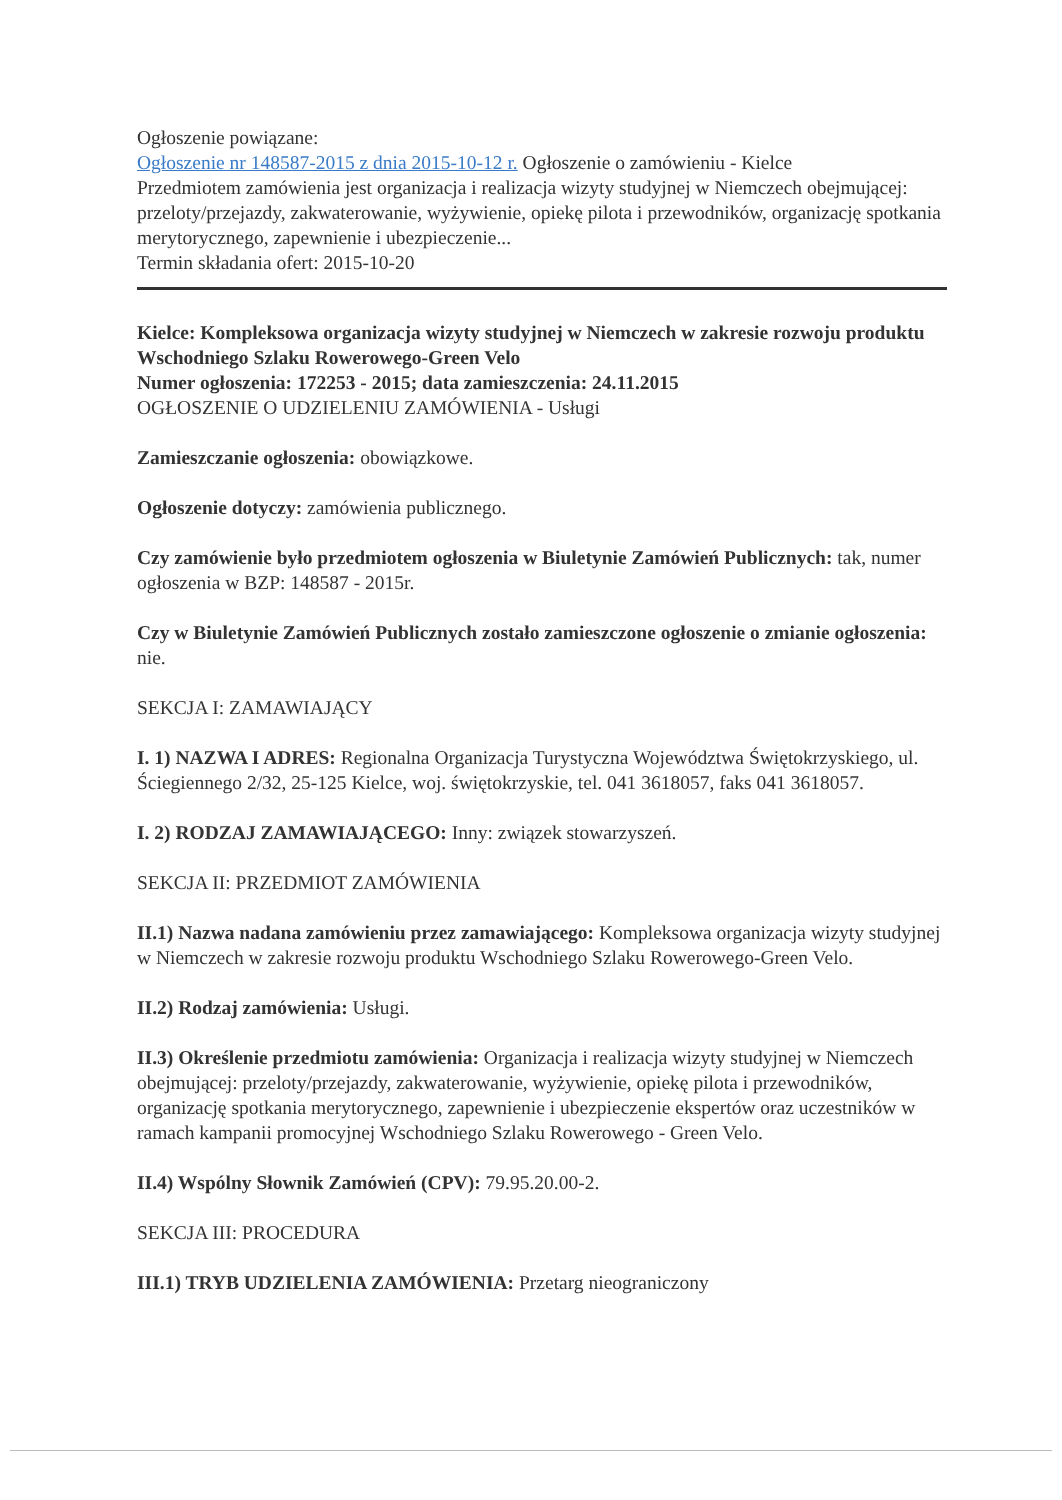Ogłoszenie powiązane:
Ogłoszenie nr 148587-2015 z dnia 2015-10-12 r. Ogłoszenie o zamówieniu - Kielce
Przedmiotem zamówienia jest organizacja i realizacja wizyty studyjnej w Niemczech obejmującej: przeloty/przejazdy, zakwaterowanie, wyżywienie, opiekę pilota i przewodników, organizację spotkania merytorycznego, zapewnienie i ubezpieczenie...
Termin składania ofert: 2015-10-20
Kielce: Kompleksowa organizacja wizyty studyjnej w Niemczech w zakresie rozwoju produktu Wschodniego Szlaku Rowerowego-Green Velo
Numer ogłoszenia: 172253 - 2015; data zamieszczenia: 24.11.2015
OGŁOSZENIE O UDZIELENIU ZAMÓWIENIA - Usługi
Zamieszczanie ogłoszenia: obowiązkowe.
Ogłoszenie dotyczy: zamówienia publicznego.
Czy zamówienie było przedmiotem ogłoszenia w Biuletynie Zamówień Publicznych: tak, numer ogłoszenia w BZP: 148587 - 2015r.
Czy w Biuletynie Zamówień Publicznych zostało zamieszczone ogłoszenie o zmianie ogłoszenia: nie.
SEKCJA I: ZAMAWIAJĄCY
I. 1) NAZWA I ADRES: Regionalna Organizacja Turystyczna Województwa Świętokrzyskiego, ul. Ściegiennego 2/32, 25-125 Kielce, woj. świętokrzyskie, tel. 041 3618057, faks 041 3618057.
I. 2) RODZAJ ZAMAWIAJĄCEGO: Inny: związek stowarzyszeń.
SEKCJA II: PRZEDMIOT ZAMÓWIENIA
II.1) Nazwa nadana zamówieniu przez zamawiającego: Kompleksowa organizacja wizyty studyjnej w Niemczech w zakresie rozwoju produktu Wschodniego Szlaku Rowerowego-Green Velo.
II.2) Rodzaj zamówienia: Usługi.
II.3) Określenie przedmiotu zamówienia: Organizacja i realizacja wizyty studyjnej w Niemczech obejmującej: przeloty/przejazdy, zakwaterowanie, wyżywienie, opiekę pilota i przewodników, organizację spotkania merytorycznego, zapewnienie i ubezpieczenie ekspertów oraz uczestników w ramach kampanii promocyjnej Wschodniego Szlaku Rowerowego - Green Velo.
II.4) Wspólny Słownik Zamówień (CPV): 79.95.20.00-2.
SEKCJA III: PROCEDURA
III.1) TRYB UDZIELENIA ZAMÓWIENIA: Przetarg nieograniczony